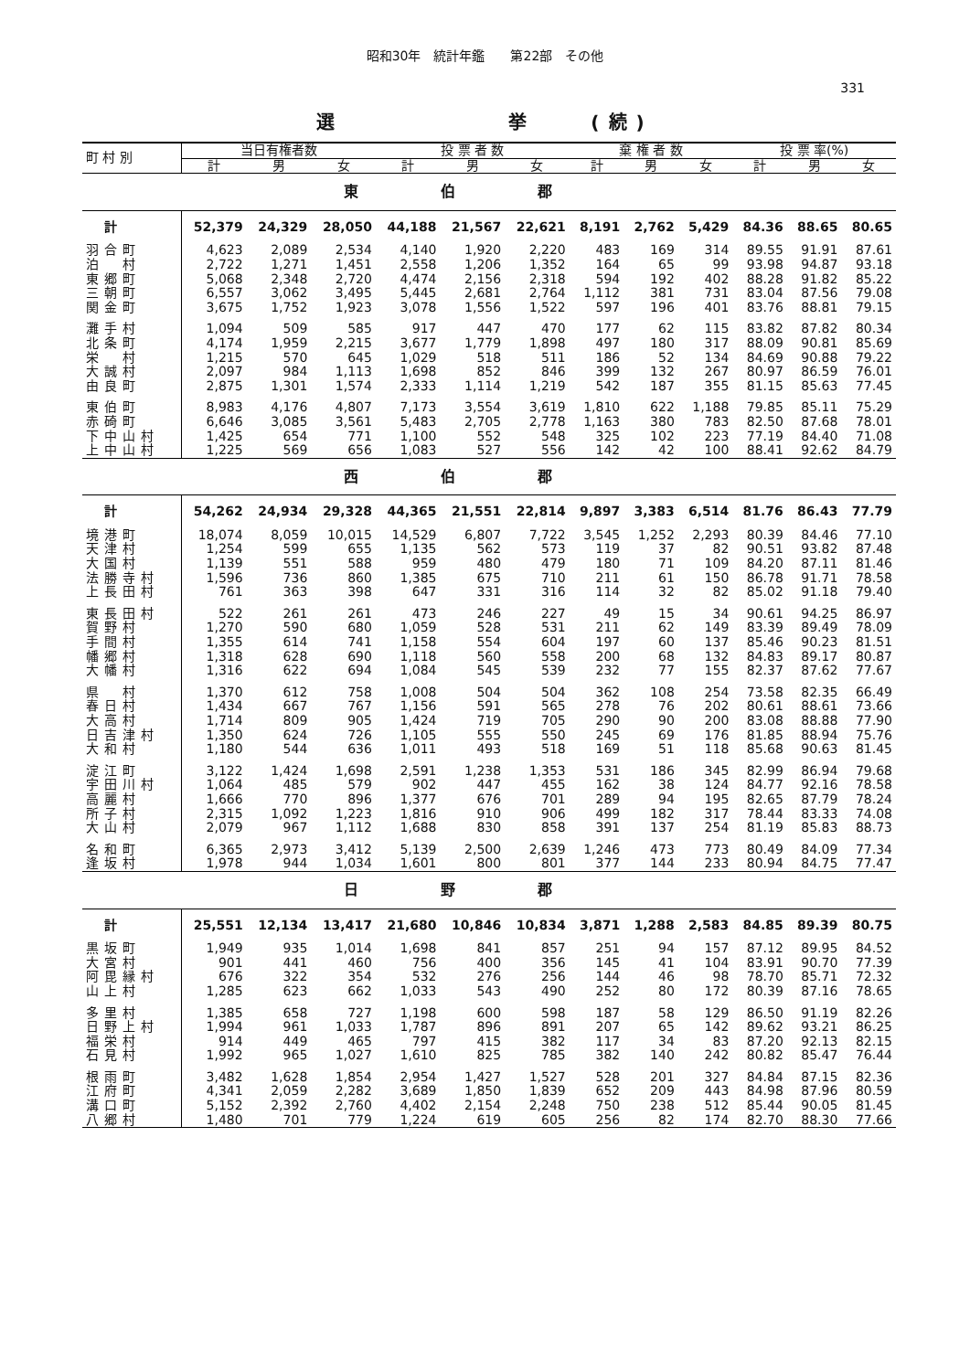昭和30年　統計年鑑　　第22部　その他
331
選　　　　　　挙　　(続)
| 東伯郡 | | | | | | | | | | | | |
| 町 村 別 | 当日有権者数 | | | 投 票 者 数 | | | 棄 権 者 数 | | | 投 票 率(%) | | |
| | 計 | 男 | 女 | 計 | 男 | 女 | 計 | 男 | 女 | 計 | 男 | 女 |
| 計 | 52,379 | 24,329 | 28,050 | 44,188 | 21,567 | 22,621 | 8,191 | 2,762 | 5,429 | 84.36 | 88.65 | 80.65 |
| 羽合町 | 4,623 | 2,089 | 2,534 | 4,140 | 1,920 | 2,220 | 483 | 169 | 314 | 89.55 | 91.91 | 87.61 |
| 泊 村 | 2,722 | 1,271 | 1,451 | 2,558 | 1,206 | 1,352 | 164 | 65 | 99 | 93.98 | 94.87 | 93.18 |
| 東郷町 | 5,068 | 2,348 | 2,720 | 4,474 | 2,156 | 2,318 | 594 | 192 | 402 | 88.28 | 91.82 | 85.22 |
| 三朝町 | 6,557 | 3,062 | 3,495 | 5,445 | 2,681 | 2,764 | 1,112 | 381 | 731 | 83.04 | 87.56 | 79.08 |
| 関金町 | 3,675 | 1,752 | 1,923 | 3,078 | 1,556 | 1,522 | 597 | 196 | 401 | 83.76 | 88.81 | 79.15 |
| 灘手村 | 1,094 | 509 | 585 | 917 | 447 | 470 | 177 | 62 | 115 | 83.82 | 87.82 | 80.34 |
| 北条町 | 4,174 | 1,959 | 2,215 | 3,677 | 1,779 | 1,898 | 497 | 180 | 317 | 88.09 | 90.81 | 85.69 |
| 栄 村 | 1,215 | 570 | 645 | 1,029 | 518 | 511 | 186 | 52 | 134 | 84.69 | 90.88 | 79.22 |
| 大誠村 | 2,097 | 984 | 1,113 | 1,698 | 852 | 846 | 399 | 132 | 267 | 80.97 | 86.59 | 76.01 |
| 由良町 | 2,875 | 1,301 | 1,574 | 2,333 | 1,114 | 1,219 | 542 | 187 | 355 | 81.15 | 85.63 | 77.45 |
| 東伯町 | 8,983 | 4,176 | 4,807 | 7,173 | 3,554 | 3,619 | 1,810 | 622 | 1,188 | 79.85 | 85.11 | 75.29 |
| 赤碕町 | 6,646 | 3,085 | 3,561 | 5,483 | 2,705 | 2,778 | 1,163 | 380 | 783 | 82.50 | 87.68 | 78.01 |
| 下中山村 | 1,425 | 654 | 771 | 1,100 | 552 | 548 | 325 | 102 | 223 | 77.19 | 84.40 | 71.08 |
| 上中山村 | 1,225 | 569 | 656 | 1,083 | 527 | 556 | 142 | 42 | 100 | 88.41 | 92.62 | 84.79 |
| 西伯郡 | | | | | | | | | | | | |
| 計 | 54,262 | 24,934 | 29,328 | 44,365 | 21,551 | 22,814 | 9,897 | 3,383 | 6,514 | 81.76 | 86.43 | 77.79 |
| 境港町 | 18,074 | 8,059 | 10,015 | 14,529 | 6,807 | 7,722 | 3,545 | 1,252 | 2,293 | 80.39 | 84.46 | 77.10 |
| 天津村 | 1,254 | 599 | 655 | 1,135 | 562 | 573 | 119 | 37 | 82 | 90.51 | 93.82 | 87.48 |
| 大国村 | 1,139 | 551 | 588 | 959 | 480 | 479 | 180 | 71 | 109 | 84.20 | 87.11 | 81.46 |
| 法勝寺村 | 1,596 | 736 | 860 | 1,385 | 675 | 710 | 211 | 61 | 150 | 86.78 | 91.71 | 78.58 |
| 上長田村 | 761 | 363 | 398 | 647 | 331 | 316 | 114 | 32 | 82 | 85.02 | 91.18 | 79.40 |
| 東長田村 | 522 | 261 | 261 | 473 | 246 | 227 | 49 | 15 | 34 | 90.61 | 94.25 | 86.97 |
| 賀野村 | 1,270 | 590 | 680 | 1,059 | 528 | 531 | 211 | 62 | 149 | 83.39 | 89.49 | 78.09 |
| 手間村 | 1,355 | 614 | 741 | 1,158 | 554 | 604 | 197 | 60 | 137 | 85.46 | 90.23 | 81.51 |
| 幡郷村 | 1,318 | 628 | 690 | 1,118 | 560 | 558 | 200 | 68 | 132 | 84.83 | 89.17 | 80.87 |
| 大幡村 | 1,316 | 622 | 694 | 1,084 | 545 | 539 | 232 | 77 | 155 | 82.37 | 87.62 | 77.67 |
| 県 村 | 1,370 | 612 | 758 | 1,008 | 504 | 504 | 362 | 108 | 254 | 73.58 | 82.35 | 66.49 |
| 春日村 | 1,434 | 667 | 767 | 1,156 | 591 | 565 | 278 | 76 | 202 | 80.61 | 88.61 | 73.66 |
| 大高村 | 1,714 | 809 | 905 | 1,424 | 719 | 705 | 290 | 90 | 200 | 83.08 | 88.88 | 77.90 |
| 日吉津村 | 1,350 | 624 | 726 | 1,105 | 555 | 550 | 245 | 69 | 176 | 81.85 | 88.94 | 75.76 |
| 大和村 | 1,180 | 544 | 636 | 1,011 | 493 | 518 | 169 | 51 | 118 | 85.68 | 90.63 | 81.45 |
| 淀江町 | 3,122 | 1,424 | 1,698 | 2,591 | 1,238 | 1,353 | 531 | 186 | 345 | 82.99 | 86.94 | 79.68 |
| 宇田川村 | 1,064 | 485 | 579 | 902 | 447 | 455 | 162 | 38 | 124 | 84.77 | 92.16 | 78.58 |
| 高麗村 | 1,666 | 770 | 896 | 1,377 | 676 | 701 | 289 | 94 | 195 | 82.65 | 87.79 | 78.24 |
| 所子村 | 2,315 | 1,092 | 1,223 | 1,816 | 910 | 906 | 499 | 182 | 317 | 78.44 | 83.33 | 74.08 |
| 大山村 | 2,079 | 967 | 1,112 | 1,688 | 830 | 858 | 391 | 137 | 254 | 81.19 | 85.83 | 88.73 |
| 名和町 | 6,365 | 2,973 | 3,412 | 5,139 | 2,500 | 2,639 | 1,246 | 473 | 773 | 80.49 | 84.09 | 77.34 |
| 逢坂村 | 1,978 | 944 | 1,034 | 1,601 | 800 | 801 | 377 | 144 | 233 | 80.94 | 84.75 | 77.47 |
| 日野郡 | | | | | | | | | | | | |
| 計 | 25,551 | 12,134 | 13,417 | 21,680 | 10,846 | 10,834 | 3,871 | 1,288 | 2,583 | 84.85 | 89.39 | 80.75 |
| 黒坂町 | 1,949 | 935 | 1,014 | 1,698 | 841 | 857 | 251 | 94 | 157 | 87.12 | 89.95 | 84.52 |
| 大宮村 | 901 | 441 | 460 | 756 | 400 | 356 | 145 | 41 | 104 | 83.91 | 90.70 | 77.39 |
| 阿毘縁村 | 676 | 322 | 354 | 532 | 276 | 256 | 144 | 46 | 98 | 78.70 | 85.71 | 72.32 |
| 山上村 | 1,285 | 623 | 662 | 1,033 | 543 | 490 | 252 | 80 | 172 | 80.39 | 87.16 | 78.65 |
| 多里村 | 1,385 | 658 | 727 | 1,198 | 600 | 598 | 187 | 58 | 129 | 86.50 | 91.19 | 82.26 |
| 日野上村 | 1,994 | 961 | 1,033 | 1,787 | 896 | 891 | 207 | 65 | 142 | 89.62 | 93.21 | 86.25 |
| 福栄村 | 914 | 449 | 465 | 797 | 415 | 382 | 117 | 34 | 83 | 87.20 | 92.13 | 82.15 |
| 石見村 | 1,992 | 965 | 1,027 | 1,610 | 825 | 785 | 382 | 140 | 242 | 80.82 | 85.47 | 76.44 |
| 根雨町 | 3,482 | 1,628 | 1,854 | 2,954 | 1,427 | 1,527 | 528 | 201 | 327 | 84.84 | 87.15 | 82.36 |
| 江府町 | 4,341 | 2,059 | 2,282 | 3,689 | 1,850 | 1,839 | 652 | 209 | 443 | 84.98 | 87.96 | 80.59 |
| 溝口町 | 5,152 | 2,392 | 2,760 | 4,402 | 2,154 | 2,248 | 750 | 238 | 512 | 85.44 | 90.05 | 81.45 |
| 八郷村 | 1,480 | 701 | 779 | 1,224 | 619 | 605 | 256 | 82 | 174 | 82.70 | 88.30 | 77.66 |